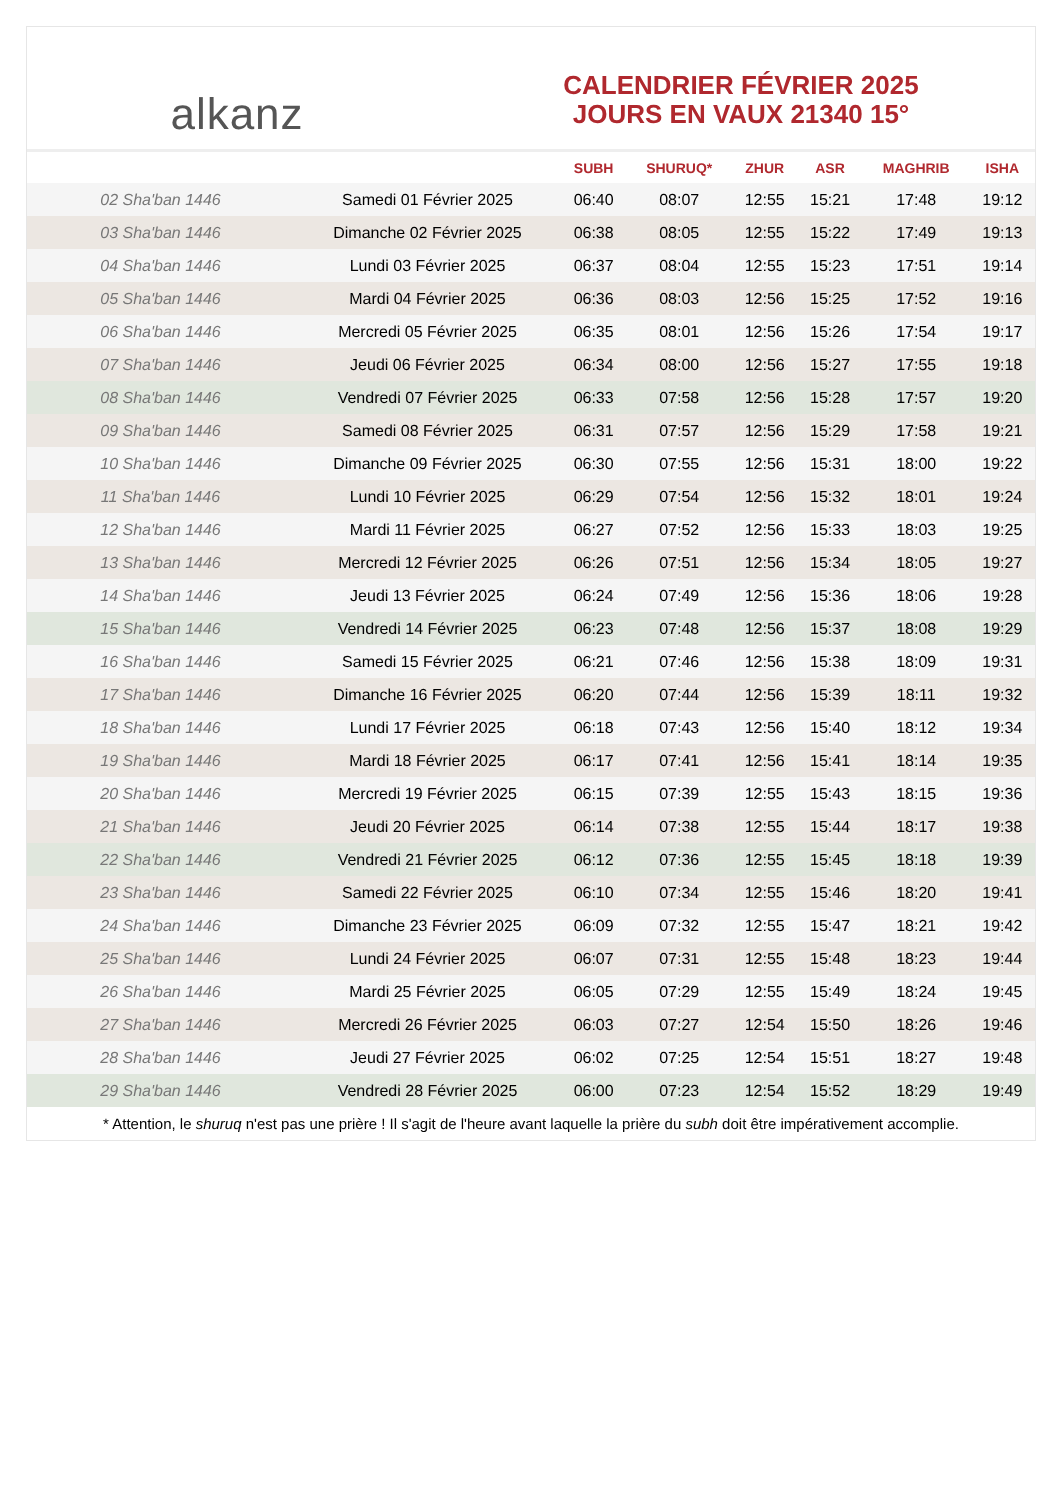alkanz
CALENDRIER FÉVRIER 2025
JOURS EN VAUX 21340 15°
| | | SUBH | SHURUQ* | ZHUR | ASR | MAGHRIB | ISHA |
| --- | --- | --- | --- | --- | --- | --- | --- |
| 02 Sha'ban 1446 | Samedi 01 Février 2025 | 06:40 | 08:07 | 12:55 | 15:21 | 17:48 | 19:12 |
| 03 Sha'ban 1446 | Dimanche 02 Février 2025 | 06:38 | 08:05 | 12:55 | 15:22 | 17:49 | 19:13 |
| 04 Sha'ban 1446 | Lundi 03 Février 2025 | 06:37 | 08:04 | 12:55 | 15:23 | 17:51 | 19:14 |
| 05 Sha'ban 1446 | Mardi 04 Février 2025 | 06:36 | 08:03 | 12:56 | 15:25 | 17:52 | 19:16 |
| 06 Sha'ban 1446 | Mercredi 05 Février 2025 | 06:35 | 08:01 | 12:56 | 15:26 | 17:54 | 19:17 |
| 07 Sha'ban 1446 | Jeudi 06 Février 2025 | 06:34 | 08:00 | 12:56 | 15:27 | 17:55 | 19:18 |
| 08 Sha'ban 1446 | Vendredi 07 Février 2025 | 06:33 | 07:58 | 12:56 | 15:28 | 17:57 | 19:20 |
| 09 Sha'ban 1446 | Samedi 08 Février 2025 | 06:31 | 07:57 | 12:56 | 15:29 | 17:58 | 19:21 |
| 10 Sha'ban 1446 | Dimanche 09 Février 2025 | 06:30 | 07:55 | 12:56 | 15:31 | 18:00 | 19:22 |
| 11 Sha'ban 1446 | Lundi 10 Février 2025 | 06:29 | 07:54 | 12:56 | 15:32 | 18:01 | 19:24 |
| 12 Sha'ban 1446 | Mardi 11 Février 2025 | 06:27 | 07:52 | 12:56 | 15:33 | 18:03 | 19:25 |
| 13 Sha'ban 1446 | Mercredi 12 Février 2025 | 06:26 | 07:51 | 12:56 | 15:34 | 18:05 | 19:27 |
| 14 Sha'ban 1446 | Jeudi 13 Février 2025 | 06:24 | 07:49 | 12:56 | 15:36 | 18:06 | 19:28 |
| 15 Sha'ban 1446 | Vendredi 14 Février 2025 | 06:23 | 07:48 | 12:56 | 15:37 | 18:08 | 19:29 |
| 16 Sha'ban 1446 | Samedi 15 Février 2025 | 06:21 | 07:46 | 12:56 | 15:38 | 18:09 | 19:31 |
| 17 Sha'ban 1446 | Dimanche 16 Février 2025 | 06:20 | 07:44 | 12:56 | 15:39 | 18:11 | 19:32 |
| 18 Sha'ban 1446 | Lundi 17 Février 2025 | 06:18 | 07:43 | 12:56 | 15:40 | 18:12 | 19:34 |
| 19 Sha'ban 1446 | Mardi 18 Février 2025 | 06:17 | 07:41 | 12:56 | 15:41 | 18:14 | 19:35 |
| 20 Sha'ban 1446 | Mercredi 19 Février 2025 | 06:15 | 07:39 | 12:55 | 15:43 | 18:15 | 19:36 |
| 21 Sha'ban 1446 | Jeudi 20 Février 2025 | 06:14 | 07:38 | 12:55 | 15:44 | 18:17 | 19:38 |
| 22 Sha'ban 1446 | Vendredi 21 Février 2025 | 06:12 | 07:36 | 12:55 | 15:45 | 18:18 | 19:39 |
| 23 Sha'ban 1446 | Samedi 22 Février 2025 | 06:10 | 07:34 | 12:55 | 15:46 | 18:20 | 19:41 |
| 24 Sha'ban 1446 | Dimanche 23 Février 2025 | 06:09 | 07:32 | 12:55 | 15:47 | 18:21 | 19:42 |
| 25 Sha'ban 1446 | Lundi 24 Février 2025 | 06:07 | 07:31 | 12:55 | 15:48 | 18:23 | 19:44 |
| 26 Sha'ban 1446 | Mardi 25 Février 2025 | 06:05 | 07:29 | 12:55 | 15:49 | 18:24 | 19:45 |
| 27 Sha'ban 1446 | Mercredi 26 Février 2025 | 06:03 | 07:27 | 12:54 | 15:50 | 18:26 | 19:46 |
| 28 Sha'ban 1446 | Jeudi 27 Février 2025 | 06:02 | 07:25 | 12:54 | 15:51 | 18:27 | 19:48 |
| 29 Sha'ban 1446 | Vendredi 28 Février 2025 | 06:00 | 07:23 | 12:54 | 15:52 | 18:29 | 19:49 |
* Attention, le shuruq n'est pas une prière ! Il s'agit de l'heure avant laquelle la prière du subh doit être impérativement accomplie.